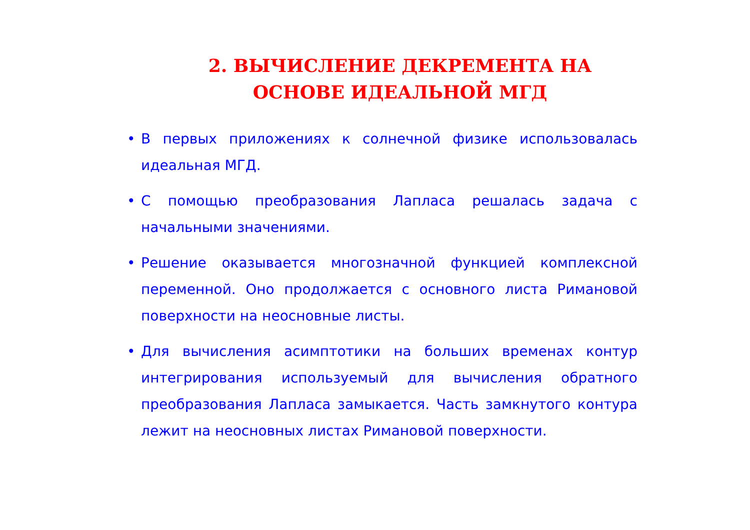2. ВЫЧИСЛЕНИЕ ДЕКРЕМЕНТА НА ОСНОВЕ ИДЕАЛЬНОЙ МГД
• В первых приложениях к солнечной физике использовалась идеальная МГД.
• С помощью преобразования Лапласа решалась задача с начальными значениями.
• Решение оказывается многозначной функцией комплексной переменной. Оно продолжается с основного листа Римановой поверхности на неосновные листы.
• Для вычисления асимптотики на больших временах контур интегрирования используемый для вычисления обратного преобразования Лапласа замыкается. Часть замкнутого контура лежит на неосновных листах Римановой поверхности.